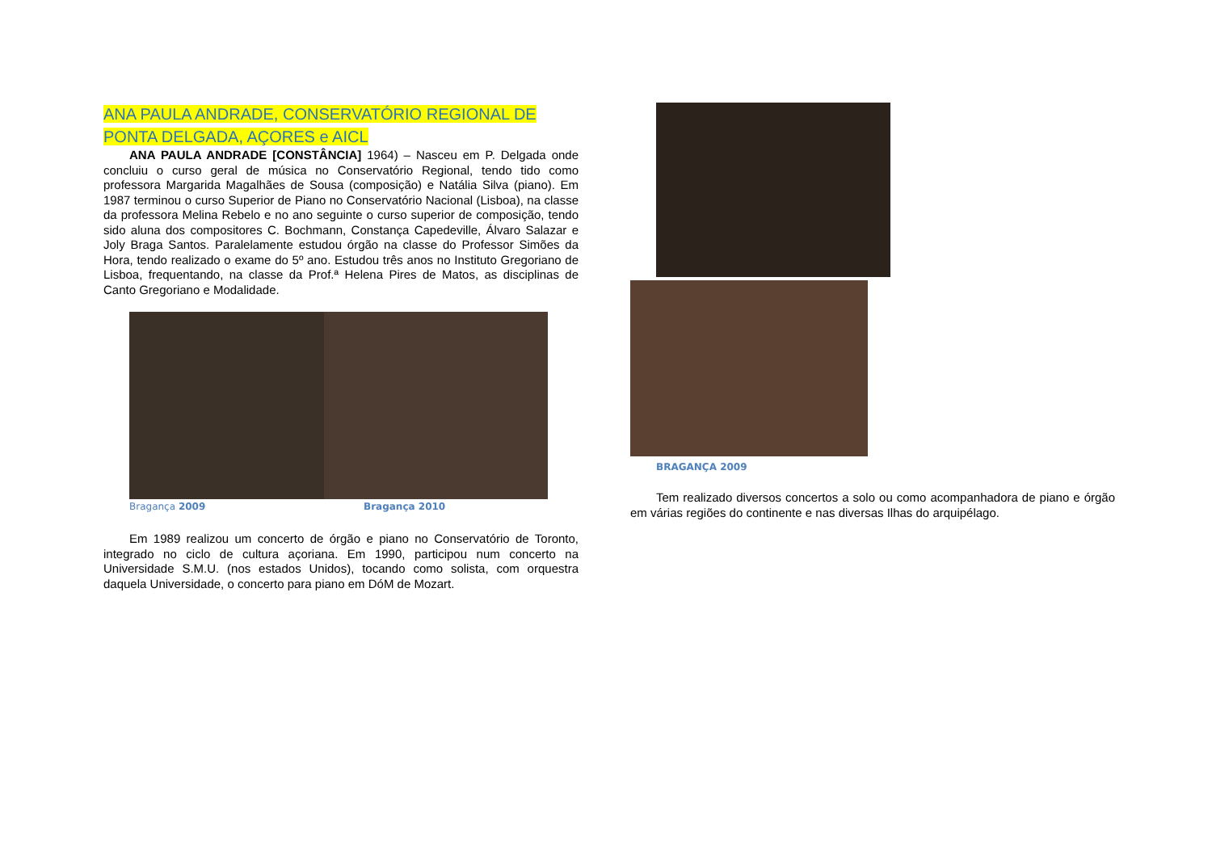ANA PAULA ANDRADE, CONSERVATÓRIO REGIONAL DE PONTA DELGADA, AÇORES e AICL
ANA PAULA ANDRADE [CONSTÂNCIA] 1964) – Nasceu em P. Delgada onde concluiu o curso geral de música no Conservatório Regional, tendo tido como professora Margarida Magalhães de Sousa (composição) e Natália Silva (piano). Em 1987 terminou o curso Superior de Piano no Conservatório Nacional (Lisboa), na classe da professora Melina Rebelo e no ano seguinte o curso superior de composição, tendo sido aluna dos compositores C. Bochmann, Constança Capedeville, Álvaro Salazar e Joly Braga Santos. Paralelamente estudou órgão na classe do Professor Simões da Hora, tendo realizado o exame do 5º ano. Estudou três anos no Instituto Gregoriano de Lisboa, frequentando, na classe da Prof.ª Helena Pires de Matos, as disciplinas de Canto Gregoriano e Modalidade.
Bragança 2009 Bragança 2010
Em 1989 realizou um concerto de órgão e piano no Conservatório de Toronto, integrado no ciclo de cultura açoriana. Em 1990, participou num concerto na Universidade S.M.U. (nos estados Unidos), tocando como solista, com orquestra daquela Universidade, o concerto para piano em DóM de Mozart.
BRAGANÇA 2009
Tem realizado diversos concertos a solo ou como acompanhadora de piano e órgão em várias regiões do continente e nas diversas Ilhas do arquipélago.